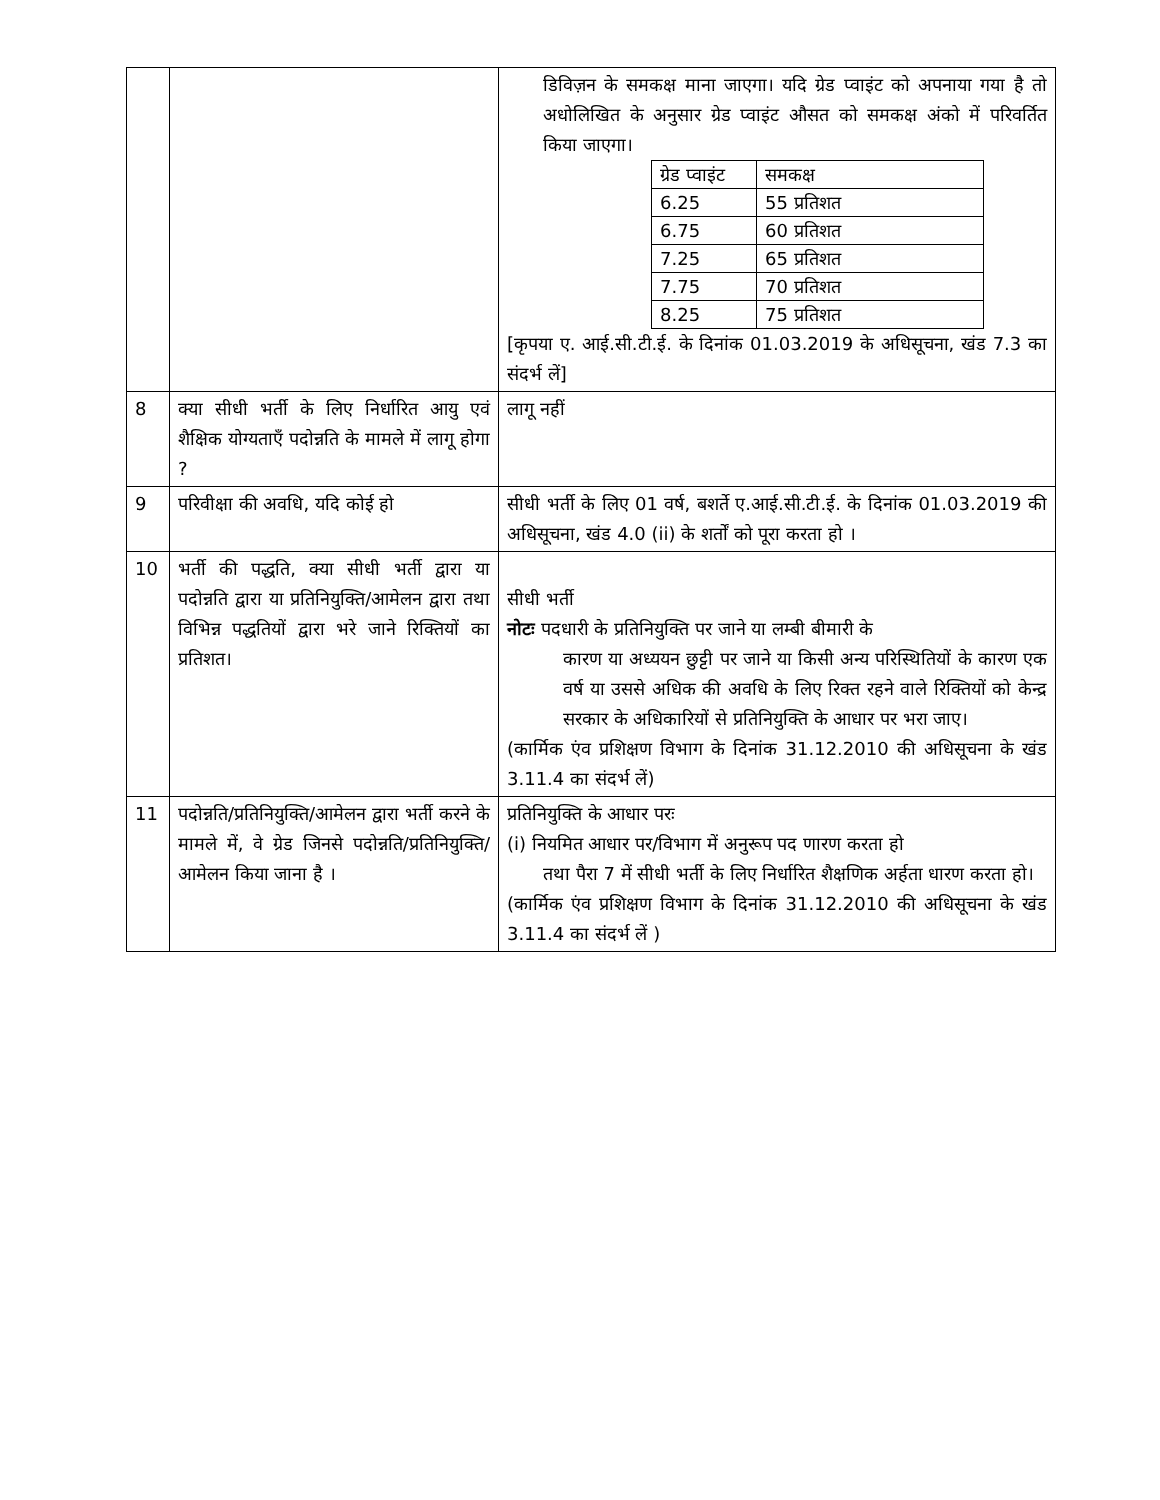| | | डिविज़न के समकक्ष माना जाएगा। यदि ग्रेड प्वाइंट को अपनाया गया है तो अधोलिखित के अनुसार ग्रेड प्वाइंट औसत को समकक्ष अंको में परिवर्तित किया जाएगा। / ग्रेड प्वाइंट / समकक्ष / / 6.25 / 55 प्रतिशत / / 6.75 / 60 प्रतिशत / / 7.25 / 65 प्रतिशत / / 7.75 / 70 प्रतिशत / / 8.25 / 75 प्रतिशत / [कृपया ए. आई.सी.टी.ई. के दिनांक 01.03.2019 के अधिसूचना, खंड 7.3 का संदर्भ लें] |
| 8 | क्या सीधी भर्ती के लिए निर्धारित आयु एवं शैक्षिक योग्यताएँ पदोन्नति के मामले में लागू होगा ? | लागू नहीं |
| 9 | परिवीक्षा की अवधि, यदि कोई हो | सीधी भर्ती के लिए 01 वर्ष, बशर्ते ए.आई.सी.टी.ई. के दिनांक 01.03.2019 की अधिसूचना, खंड 4.0 (ii) के शर्तों को पूरा करता हो । |
| 10 | भर्ती की पद्धति, क्या सीधी भर्ती द्वारा या पदोन्नति द्वारा या प्रतिनियुक्ति/आमेलन द्वारा तथा विभिन्न पद्धतियों द्वारा भरे जाने रिक्तियों का प्रतिशत। | सीधी भर्ती नोटः पदधारी के प्रतिनियुक्ति पर जाने या लम्बी बीमारी के कारण या अध्ययन छुट्टी पर जाने या किसी अन्य परिस्थितियों के कारण एक वर्ष या उससे अधिक की अवधि के लिए रिक्त रहने वाले रिक्तियों को केन्द्र सरकार के अधिकारियों से प्रतिनियुक्ति के आधार पर भरा जाए। (कार्मिक एंव प्रशिक्षण विभाग के दिनांक 31.12.2010 की अधिसूचना के खंड 3.11.4 का संदर्भ लें) |
| 11 | पदोन्नति/प्रतिनियुक्ति/आमेलन द्वारा भर्ती करने के मामले में, वे ग्रेड जिनसे पदोन्नति/प्रतिनियुक्ति/आमेलन किया जाना है । | प्रतिनियुक्ति के आधार परः (i) नियमित आधार पर/विभाग में अनुरूप पद णारण करता हो तथा पैरा 7 में सीधी भर्ती के लिए निर्धारित शैक्षणिक अर्हता धारण करता हो। (कार्मिक एंव प्रशिक्षण विभाग के दिनांक 31.12.2010 की अधिसूचना के खंड 3.11.4 का संदर्भ लें ) |